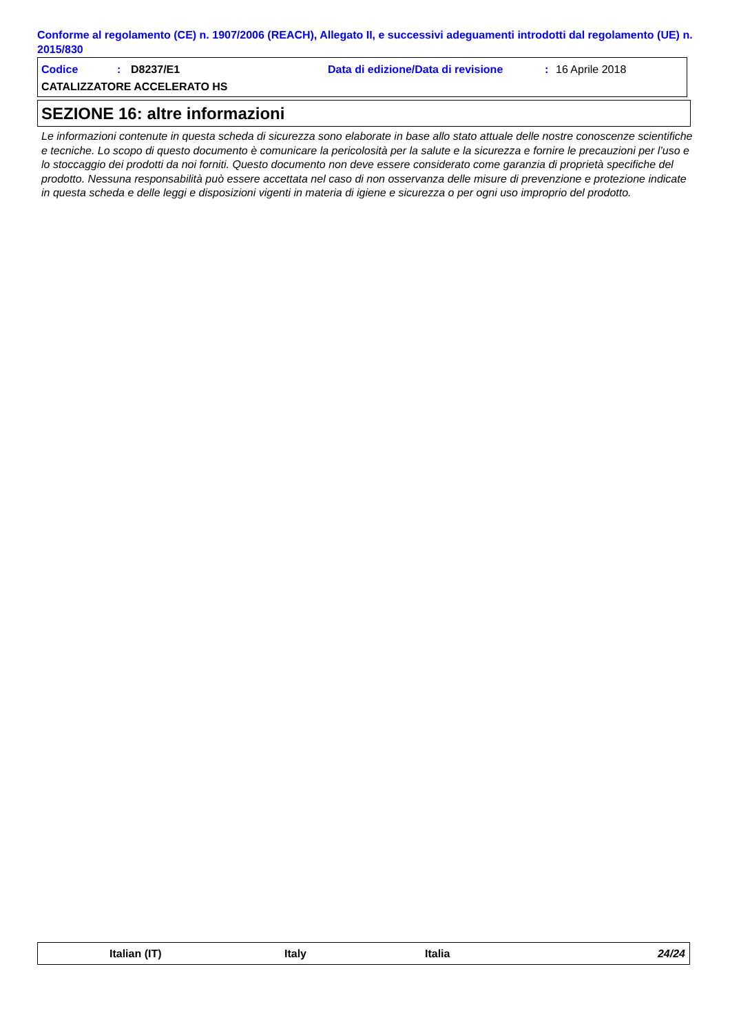Conforme al regolamento (CE) n. 1907/2006 (REACH), Allegato II, e successivi adeguamenti introdotti dal regolamento (UE) n. 2015/830
Codice: D8237/E1 Data di edizione/Data di revisione: 16 Aprile 2018
CATALIZZATORE ACCELERATO HS
SEZIONE 16: altre informazioni
Le informazioni contenute in questa scheda di sicurezza sono elaborate in base allo stato attuale delle nostre conoscenze scientifiche e tecniche. Lo scopo di questo documento è comunicare la pericolosità per la salute e la sicurezza e fornire le precauzioni per l’uso e lo stoccaggio dei prodotti da noi forniti. Questo documento non deve essere considerato come garanzia di proprietà specifiche del prodotto. Nessuna responsabilità può essere accettata nel caso di non osservanza delle misure di prevenzione e protezione indicate in questa scheda e delle leggi e disposizioni vigenti in materia di igiene e sicurezza o per ogni uso improprio del prodotto.
Italian (IT) Italy Italia 24/24